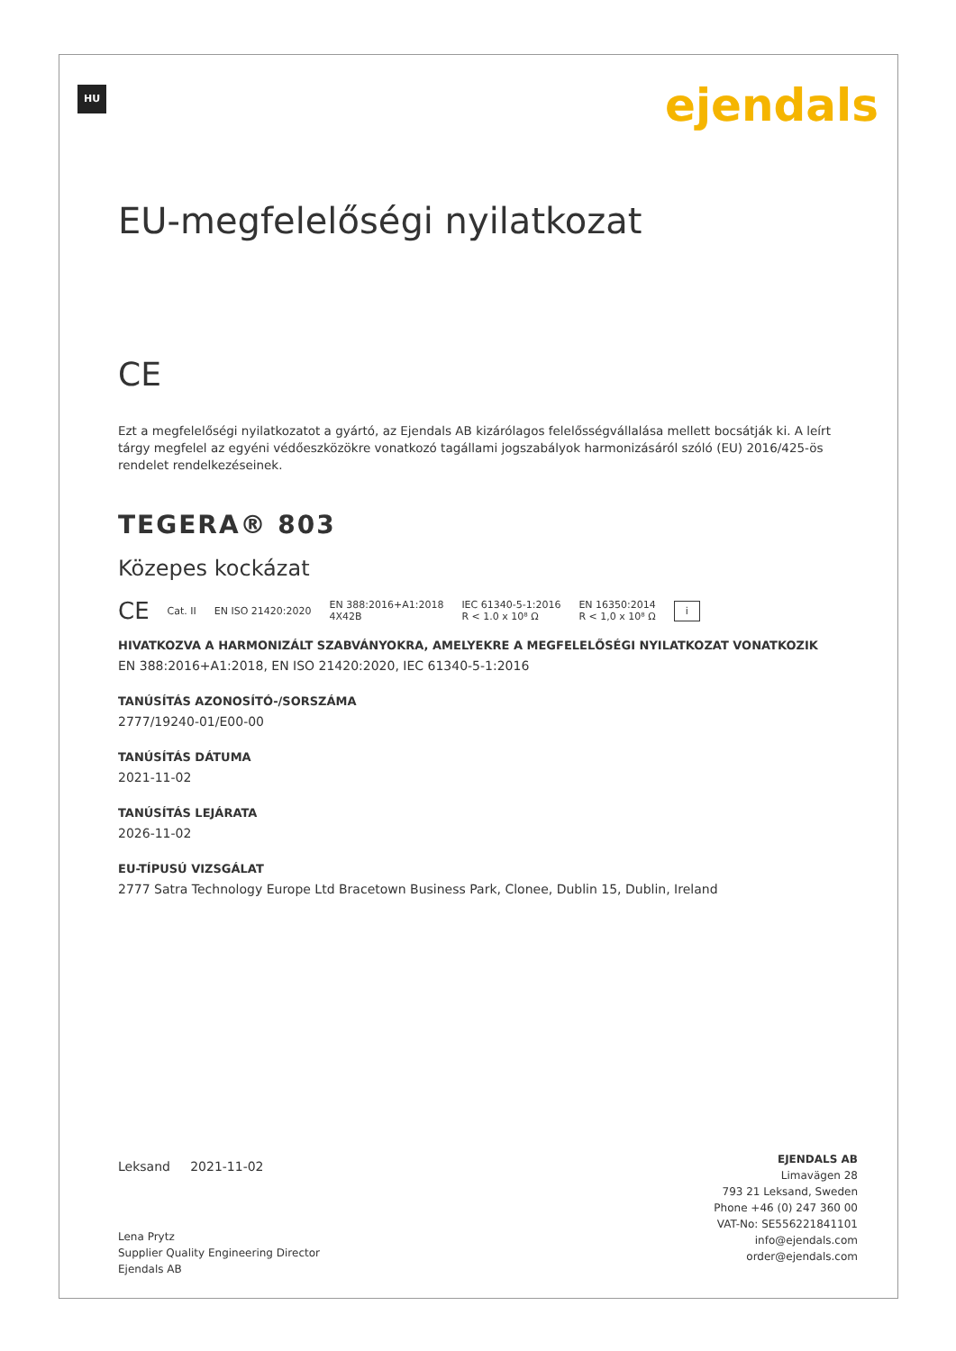HU ejendals
EU-megfelelőségi nyilatkozat
CE
Ezt a megfelelőségi nyilatkozatot a gyártó, az Ejendals AB kizárólagos felelősségvállalása mellett bocsátják ki. A leírt tárgy megfelel az egyéni védőeszközökre vonatkozó tagállami jogszabályok harmonizásáról szóló (EU) 2016/425-ös rendelet rendelkezéseinek.
TEGERA® 803
Közepes kockázat
CE Cat. II EN ISO 21420:2020 EN 388:2016+A1:2018
4X42B IEC 61340-5-1:2016
R < 1.0 x 10⁸ Ω EN 16350:2014
R < 1,0 x 10⁸ Ω i
HIVATKOZVA A HARMONIZÁLT SZABVÁNYOKRA, AMELYEKRE A MEGFELELŐSÉGI NYILATKOZAT VONATKOZIK
EN 388:2016+A1:2018, EN ISO 21420:2020, IEC 61340-5-1:2016
TANÚSÍTÁS AZONOSÍTÓ-/SORSZÁMA
2777/19240-01/E00-00
TANÚSÍTÁS DÁTUMA
2021-11-02
TANÚSÍTÁS LEJÁRATA
2026-11-02
EU-TÍPUSÚ VIZSGÁLAT
2777 Satra Technology Europe Ltd Bracetown Business Park, Clonee, Dublin 15, Dublin, Ireland
Leksand 2021-11-02
Lena Prytz
Supplier Quality Engineering Director
Ejendals AB
EJENDALS AB
Limavägen 28
793 21 Leksand, Sweden
Phone +46 (0) 247 360 00
VAT-No: SE556221841101
info@ejendals.com
order@ejendals.com